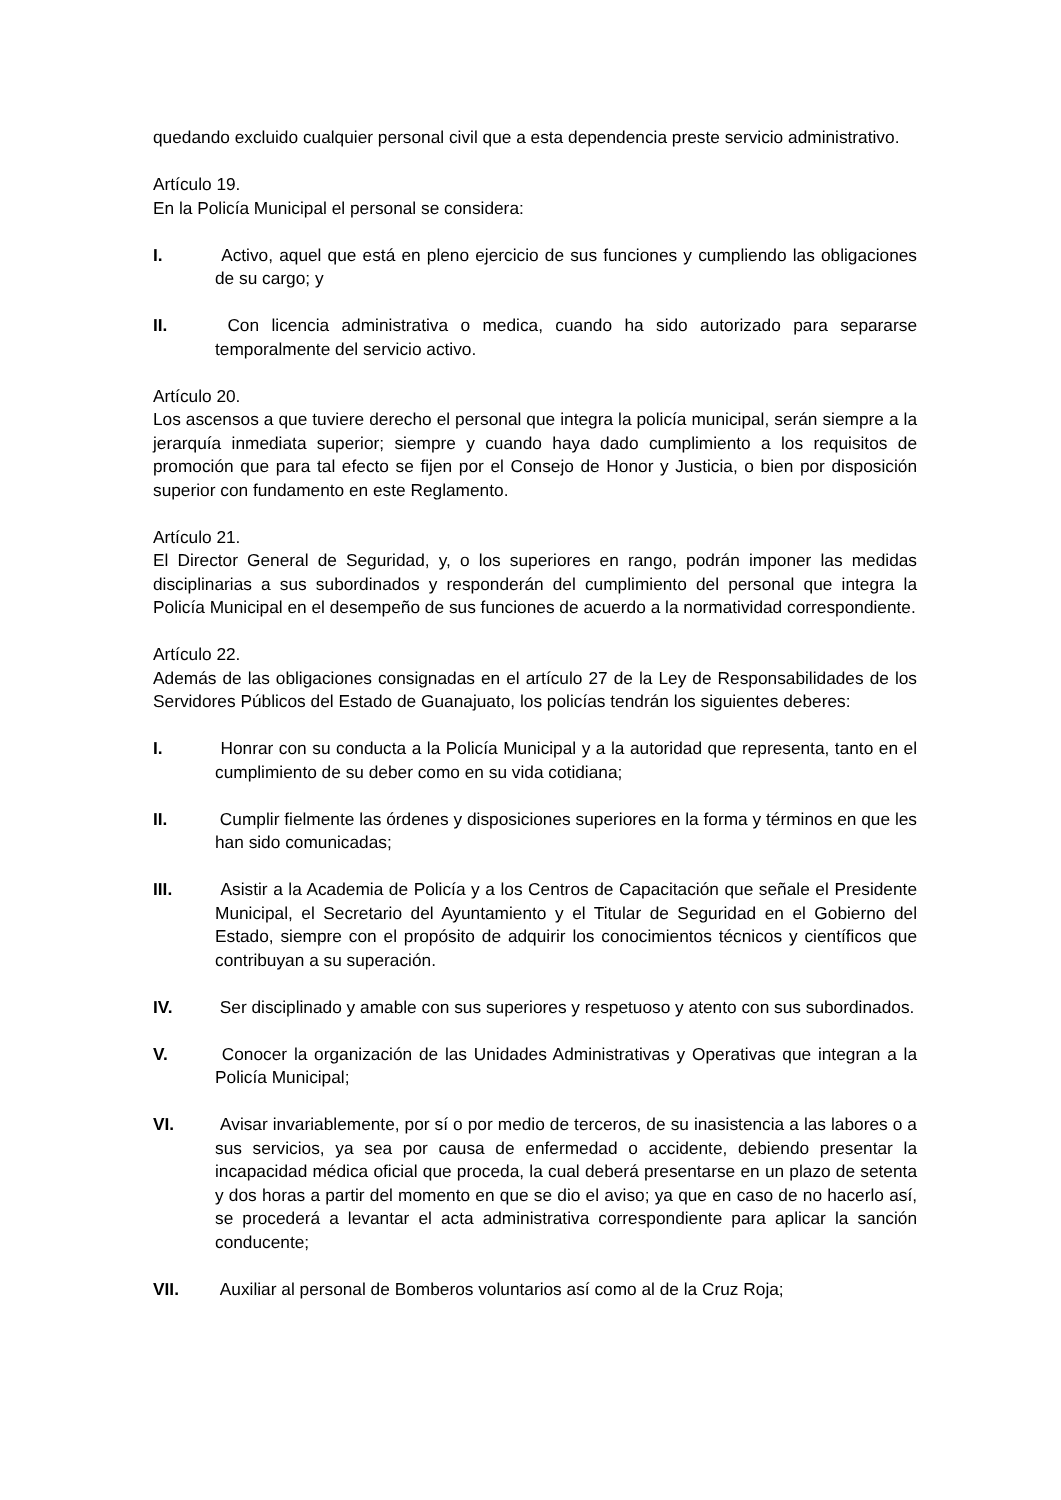quedando excluido cualquier personal civil que a esta dependencia preste servicio administrativo.
Artículo 19.
En la Policía Municipal el personal se considera:
I. Activo, aquel que está en pleno ejercicio de sus funciones y cumpliendo las obligaciones de su cargo; y
II. Con licencia administrativa o medica, cuando ha sido autorizado para separarse temporalmente del servicio activo.
Artículo 20.
Los ascensos a que tuviere derecho el personal que integra la policía municipal, serán siempre a la jerarquía inmediata superior; siempre y cuando haya dado cumplimiento a los requisitos de promoción que para tal efecto se fijen por el Consejo de Honor y Justicia, o bien por disposición superior con fundamento en este Reglamento.
Artículo 21.
El Director General de Seguridad, y, o los superiores en rango, podrán imponer las medidas disciplinarias a sus subordinados y responderán del cumplimiento del personal que integra la Policía Municipal en el desempeño de sus funciones de acuerdo a la normatividad correspondiente.
Artículo 22.
Además de las obligaciones consignadas en el artículo 27 de la Ley de Responsabilidades de los Servidores Públicos del Estado de Guanajuato, los policías tendrán los siguientes deberes:
I. Honrar con su conducta a la Policía Municipal y a la autoridad que representa, tanto en el cumplimiento de su deber como en su vida cotidiana;
II. Cumplir fielmente las órdenes y disposiciones superiores en la forma y términos en que les han sido comunicadas;
III. Asistir a la Academia de Policía y a los Centros de Capacitación que señale el Presidente Municipal, el Secretario del Ayuntamiento y el Titular de Seguridad en el Gobierno del Estado, siempre con el propósito de adquirir los conocimientos técnicos y científicos que contribuyan a su superación.
IV. Ser disciplinado y amable con sus superiores y respetuoso y atento con sus subordinados.
V. Conocer la organización de las Unidades Administrativas y Operativas que integran a la Policía Municipal;
VI. Avisar invariablemente, por sí o por medio de terceros, de su inasistencia a las labores o a sus servicios, ya sea por causa de enfermedad o accidente, debiendo presentar la incapacidad médica oficial que proceda, la cual deberá presentarse en un plazo de setenta y dos horas a partir del momento en que se dio el aviso; ya que en caso de no hacerlo así, se procederá a levantar el acta administrativa correspondiente para aplicar la sanción conducente;
VII. Auxiliar al personal de Bomberos voluntarios así como al de la Cruz Roja;